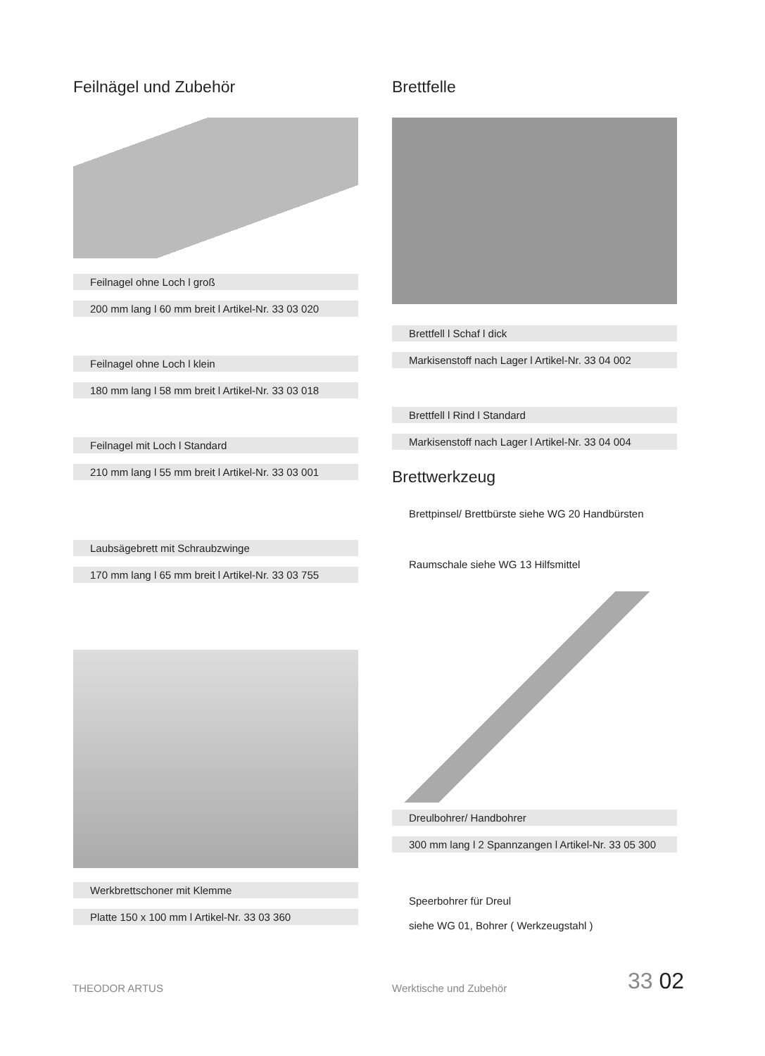Feilnägel und Zubehör
Feilnagel ohne Loch l groß
200 mm lang l 60 mm breit l Artikel-Nr. 33 03 020
Feilnagel ohne Loch l klein
180 mm lang l 58 mm breit l Artikel-Nr. 33 03 018
Feilnagel mit Loch l Standard
210 mm lang l 55 mm breit l Artikel-Nr. 33 03 001
Laubsägebrett mit Schraubzwinge
170 mm lang l 65 mm breit l Artikel-Nr. 33 03 755
Werkbrettschoner mit Klemme
Platte 150 x 100 mm l Artikel-Nr. 33 03 360
Brettfelle
Brettfell l Schaf l dick
Markisenstoff nach Lager l Artikel-Nr. 33 04 002
Brettfell l Rind l Standard
Markisenstoff nach Lager l Artikel-Nr. 33 04 004
Brettwerkzeug
Brettpinsel/ Brettbürste siehe WG 20 Handbürsten
Raumschale siehe WG 13 Hilfsmittel
Dreulbohrer/ Handbohrer
300 mm lang l 2 Spannzangen l Artikel-Nr. 33 05 300
Speerbohrer für Dreul
siehe WG 01, Bohrer ( Werkzeugstahl )
THEODOR ARTUS Werktische und Zubehör 33 02